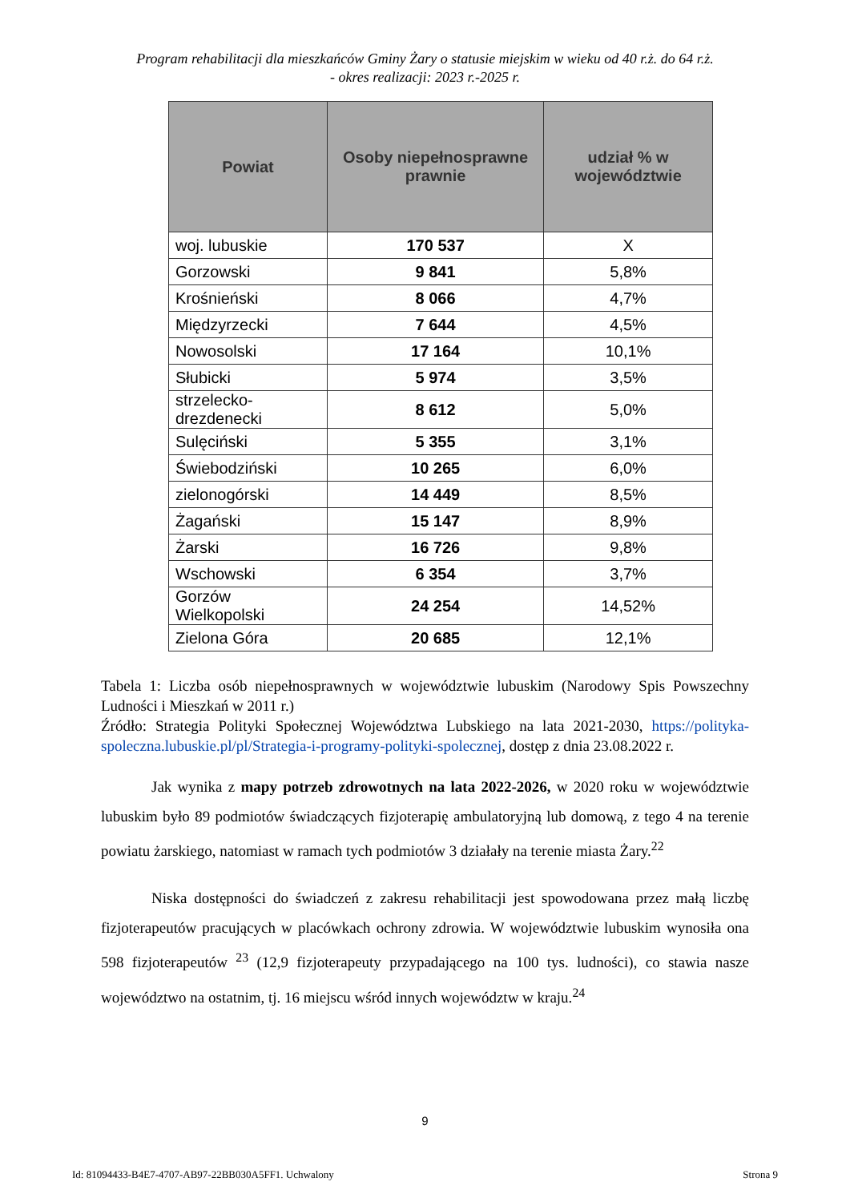Program rehabilitacji dla mieszkańców Gminy Żary o statusie miejskim w wieku od 40 r.ż. do 64 r.ż.
- okres realizacji: 2023 r.-2025 r.
| Powiat | Osoby niepełnosprawne prawnie | udział % w województwie |
| --- | --- | --- |
| woj. lubuskie | 170 537 | X |
| Gorzowski | 9 841 | 5,8% |
| Krośnieński | 8 066 | 4,7% |
| Międzyrzecki | 7 644 | 4,5% |
| Nowosolski | 17 164 | 10,1% |
| Słubicki | 5 974 | 3,5% |
| strzelecko-drezdenecki | 8 612 | 5,0% |
| Sulęciński | 5 355 | 3,1% |
| Świebodziński | 10 265 | 6,0% |
| zielonogórski | 14 449 | 8,5% |
| Żagański | 15 147 | 8,9% |
| Żarski | 16 726 | 9,8% |
| Wschowski | 6 354 | 3,7% |
| Gorzów Wielkopolski | 24 254 | 14,52% |
| Zielona Góra | 20 685 | 12,1% |
Tabela 1: Liczba osób niepełnosprawnych w województwie lubuskim (Narodowy Spis Powszechny Ludności i Mieszkań w 2011 r.)
Źródło: Strategia Polityki Społecznej Województwa Lubskiego na lata 2021-2030, https://polityka-spoleczna.lubuskie.pl/pl/Strategia-i-programy-polityki-spolecznej, dostęp z dnia 23.08.2022 r.
Jak wynika z mapy potrzeb zdrowotnych na lata 2022-2026, w 2020 roku w województwie lubuskim było 89 podmiotów świadczących fizjoterapię ambulatoryjną lub domową, z tego 4 na terenie powiatu żarskiego, natomiast w ramach tych podmiotów 3 działały na terenie miasta Żary.<sup>22</sup>
Niska dostępności do świadczeń z zakresu rehabilitacji jest spowodowana przez małą liczbę fizjoterapeutów pracujących w placówkach ochrony zdrowia. W województwie lubuskim wynosiła ona 598 fizjoterapeutów <sup>23</sup> (12,9 fizjoterapeuty przypadającego na 100 tys. ludności), co stawia nasze województwo na ostatnim, tj. 16 miejscu wśród innych województw w kraju.<sup>24</sup>
9
Id: 81094433-B4E7-4707-AB97-22BB030A5FF1. Uchwalony Strona 9